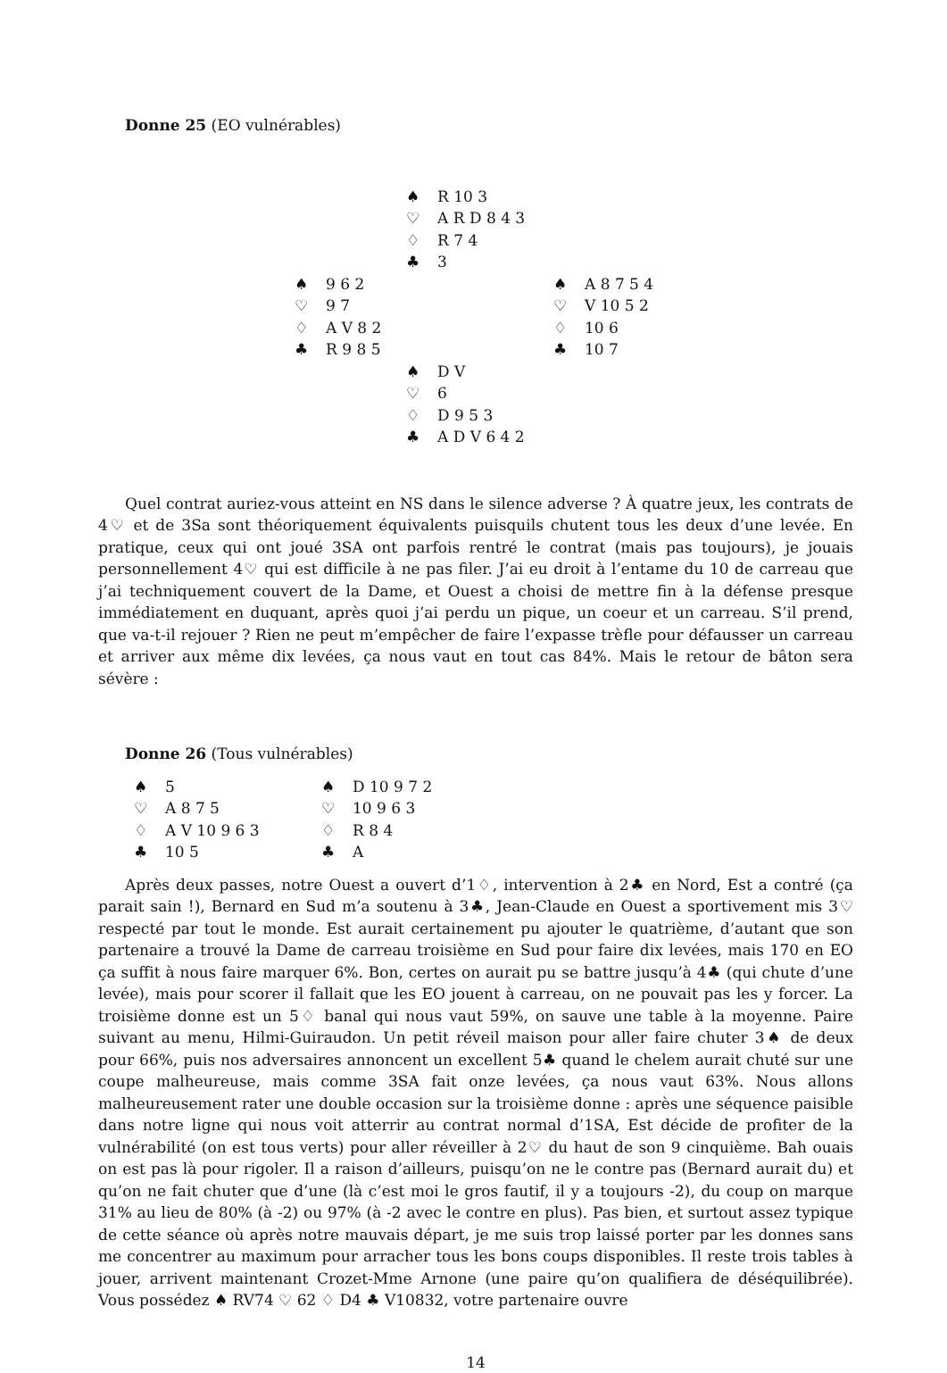Donne 25 (EO vulnérables)
| | / ♠ / R 10 3 / / ♡ / A R D 8 4 3 / / ♢ / R 7 4 / / ♣ / 3 / | |
| / ♠ / 9 6 2 / / ♡ / 9 7 / / ♢ / A V 8 2 / / ♣ / R 9 8 5 / | | / ♠ / A 8 7 5 4 / / ♡ / V 10 5 2 / / ♢ / 10 6 / / ♣ / 10 7 / |
| | / ♠ / D V / / ♡ / 6 / / ♢ / D 9 5 3 / / ♣ / A D V 6 4 2 / | |
Quel contrat auriez-vous atteint en NS dans le silence adverse ? À quatre jeux, les contrats de 4♡ et de 3Sa sont théoriquement équivalents puisquils chutent tous les deux d’une levée. En pratique, ceux qui ont joué 3SA ont parfois rentré le contrat (mais pas toujours), je jouais personnellement 4♡ qui est difficile à ne pas filer. J’ai eu droit à l’entame du 10 de carreau que j’ai techniquement couvert de la Dame, et Ouest a choisi de mettre fin à la défense presque immédiatement en duquant, après quoi j’ai perdu un pique, un coeur et un carreau. S’il prend, que va-t-il rejouer ? Rien ne peut m’empêcher de faire l’expasse trèfle pour défausser un carreau et arriver aux même dix levées, ça nous vaut en tout cas 84%. Mais le retour de bâton sera sévère :
Donne 26 (Tous vulnérables)
| / ♠ / 5 / / ♡ / A 8 7 5 / / ♢ / A V 10 9 6 3 / / ♣ / 10 5 / | / ♠ / D 10 9 7 2 / / ♡ / 10 9 6 3 / / ♢ / R 8 4 / / ♣ / A / |
Après deux passes, notre Ouest a ouvert d’1♢, intervention à 2♣ en Nord, Est a contré (ça parait sain !), Bernard en Sud m’a soutenu à 3♣, Jean-Claude en Ouest a sportivement mis 3♡ respecté par tout le monde. Est aurait certainement pu ajouter le quatrième, d’autant que son partenaire a trouvé la Dame de carreau troisième en Sud pour faire dix levées, mais 170 en EO ça suffit à nous faire marquer 6%. Bon, certes on aurait pu se battre jusqu’à 4♣ (qui chute d’une levée), mais pour scorer il fallait que les EO jouent à carreau, on ne pouvait pas les y forcer. La troisième donne est un 5♢ banal qui nous vaut 59%, on sauve une table à la moyenne. Paire suivant au menu, Hilmi-Guiraudon. Un petit réveil maison pour aller faire chuter 3♠ de deux pour 66%, puis nos adversaires annoncent un excellent 5♣ quand le chelem aurait chuté sur une coupe malheureuse, mais comme 3SA fait onze levées, ça nous vaut 63%. Nous allons malheureusement rater une double occasion sur la troisième donne : après une séquence paisible dans notre ligne qui nous voit atterrir au contrat normal d’1SA, Est décide de profiter de la vulnérabilité (on est tous verts) pour aller réveiller à 2♡ du haut de son 9 cinquième. Bah ouais on est pas là pour rigoler. Il a raison d’ailleurs, puisqu’on ne le contre pas (Bernard aurait du) et qu’on ne fait chuter que d’une (là c’est moi le gros fautif, il y a toujours -2), du coup on marque 31% au lieu de 80% (à -2) ou 97% (à -2 avec le contre en plus). Pas bien, et surtout assez typique de cette séance où après notre mauvais départ, je me suis trop laissé porter par les donnes sans me concentrer au maximum pour arracher tous les bons coups disponibles. Il reste trois tables à jouer, arrivent maintenant Crozet-Mme Arnone (une paire qu’on qualifiera de déséquilibrée). Vous possédez ♠ RV74 ♡ 62 ♢ D4 ♣ V10832, votre partenaire ouvre
14